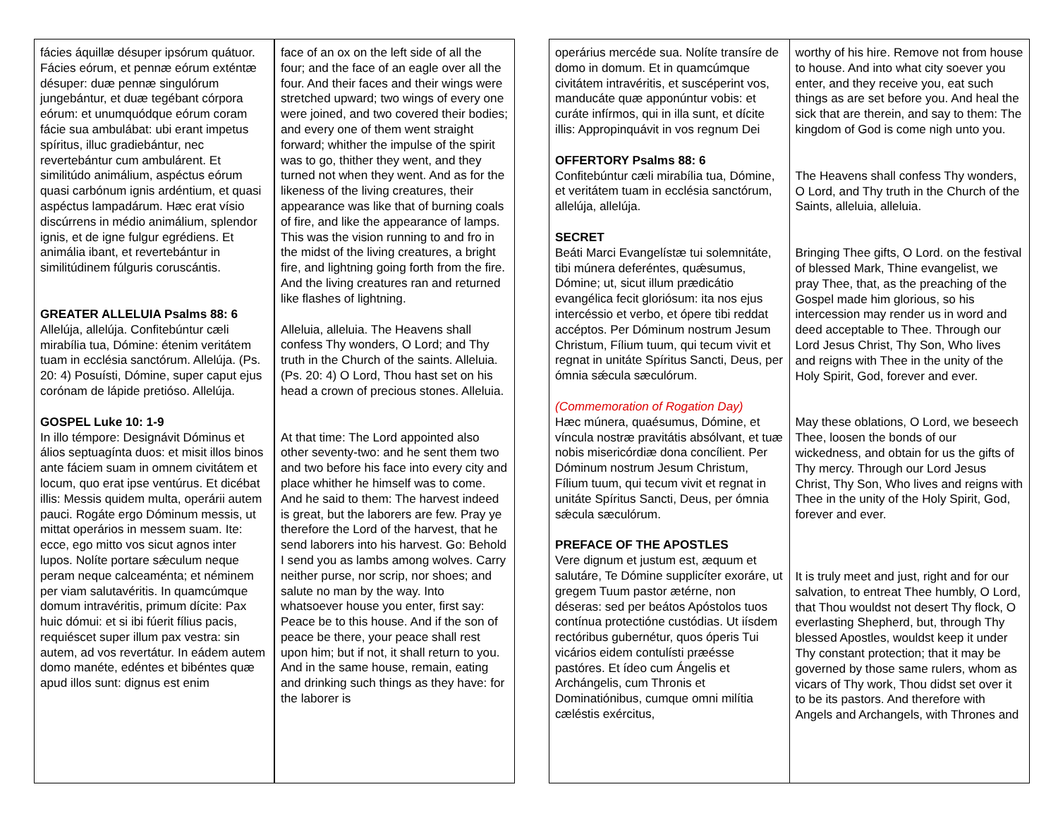| fácies áquillæ désuper ipsórum quátuor. Fácies eórum, et pennæ eórum exténtæ désuper: duæ pennæ singulórum jungebántur, et duæ tegébant córpora eórum: et unumquódque eórum coram fácie sua ambulábat: ubi erant impetus spíritus, illuc gradiebántur, nec revertebántur cum ambulárent. Et similitúdo animálium, aspéctus eórum quasi carbónum ignis ardéntium, et quasi aspéctus lampadárum. Hæc erat vísio discúrrens in médio animálium, splendor ignis, et de igne fulgur egrédiens. Et animália ibant, et revertebántur in similitúdinem fúlguris coruscántis. GREATER ALLELUIA Psalms 88: 6 Allelúja, allelúja. Confitebúntur cæli mirabília tua, Dómine: étenim veritátem tuam in ecclésia sanctórum. Allelúja. (Ps. 20: 4) Posuísti, Dómine, super caput ejus corónam de lápide pretióso. Allelúja. GOSPEL Luke 10: 1-9 In illo témpore: Designávit Dóminus et álios septuagínta duos: et misit illos binos ante fáciem suam in omnem civitátem et locum, quo erat ipse ventúrus. Et dicébat illis: Messis quidem multa, operárii autem pauci. Rogáte ergo Dóminum messis, ut mittat operários in messem suam. Ite: ecce, ego mitto vos sicut agnos inter lupos. Nolíte portare sǽculum neque peram neque calceaménta; et néminem per viam salutavéritis. In quamcúmque domum intravéritis, primum dícite: Pax huic dómui: et si ibi fúerit fílius pacis, requiéscet super illum pax vestra: sin autem, ad vos revertátur. In eádem autem domo manéte, edéntes et bibéntes quæ apud illos sunt: dignus est enim | face of an ox on the left side of all the four; and the face of an eagle over all the four. And their faces and their wings were stretched upward; two wings of every one were joined, and two covered their bodies; and every one of them went straight forward; whither the impulse of the spirit was to go, thither they went, and they turned not when they went. And as for the likeness of the living creatures, their appearance was like that of burning coals of fire, and like the appearance of lamps. This was the vision running to and fro in the midst of the living creatures, a bright fire, and lightning going forth from the fire. And the living creatures ran and returned like flashes of lightning. Alleluia, alleluia. The Heavens shall confess Thy wonders, O Lord; and Thy truth in the Church of the saints. Alleluia. (Ps. 20: 4) O Lord, Thou hast set on his head a crown of precious stones. Alleluia. At that time: The Lord appointed also other seventy-two: and he sent them two and two before his face into every city and place whither he himself was to come. And he said to them: The harvest indeed is great, but the laborers are few. Pray ye therefore the Lord of the harvest, that he send laborers into his harvest. Go: Behold I send you as lambs among wolves. Carry neither purse, nor scrip, nor shoes; and salute no man by the way. Into whatsoever house you enter, first say: Peace be to this house. And if the son of peace be there, your peace shall rest upon him; but if not, it shall return to you. And in the same house, remain, eating and drinking such things as they have: for the laborer is |
| operárius mercéde sua. Nolíte transíre de domo in domum. Et in quamcúmque civitátem intravéritis, et suscéperint vos, manducáte quæ apponúntur vobis: et curáte infírmos, qui in illa sunt, et dícite illis: Appropinquávit in vos regnum Dei OFFERTORY Psalms 88: 6 Confitebúntur cæli mirabília tua, Dómine, et veritátem tuam in ecclésia sanctórum, allelúja, allelúja. SECRET Beáti Marci Evangelístæ tui solemnitáte, tibi múnera deferéntes, quǽsumus, Dómine; ut, sicut illum prædicátio evangélica fecit gloriósum: ita nos ejus intercéssio et verbo, et ópere tibi reddat accéptos. Per Dóminum nostrum Jesum Christum, Fílium tuum, qui tecum vivit et regnat in unitáte Spíritus Sancti, Deus, per ómnia sǽcula sæculórum. (Commemoration of Rogation Day) Hæc múnera, quaésumus, Dómine, et víncula nostræ pravitátis absólvant, et tuæ nobis misericórdiæ dona concílient. Per Dóminum nostrum Jesum Christum, Fílium tuum, qui tecum vivit et regnat in unitáte Spíritus Sancti, Deus, per ómnia sǽcula sæculórum. PREFACE OF THE APOSTLES Vere dignum et justum est, æquum et salutáre, Te Dómine supplicíter exoráre, ut gregem Tuum pastor ætérne, non déseras: sed per beátos Apóstolos tuos contínua protectióne custódias. Ut iísdem rectóribus gubernétur, quos óperis Tui vicários eidem contulísti præésse pastóres. Et ídeo cum Ángelis et Archángelis, cum Thronis et Dominatiónibus, cumque omni milítia cæléstis exércitus, | worthy of his hire. Remove not from house to house. And into what city soever you enter, and they receive you, eat such things as are set before you. And heal the sick that are therein, and say to them: The kingdom of God is come nigh unto you. The Heavens shall confess Thy wonders, O Lord, and Thy truth in the Church of the Saints, alleluia, alleluia. Bringing Thee gifts, O Lord. on the festival of blessed Mark, Thine evangelist, we pray Thee, that, as the preaching of the Gospel made him glorious, so his intercession may render us in word and deed acceptable to Thee. Through our Lord Jesus Christ, Thy Son, Who lives and reigns with Thee in the unity of the Holy Spirit, God, forever and ever. May these oblations, O Lord, we beseech Thee, loosen the bonds of our wickedness, and obtain for us the gifts of Thy mercy. Through our Lord Jesus Christ, Thy Son, Who lives and reigns with Thee in the unity of the Holy Spirit, God, forever and ever. It is truly meet and just, right and for our salvation, to entreat Thee humbly, O Lord, that Thou wouldst not desert Thy flock, O everlasting Shepherd, but, through Thy blessed Apostles, wouldst keep it under Thy constant protection; that it may be governed by those same rulers, whom as vicars of Thy work, Thou didst set over it to be its pastors. And therefore with Angels and Archangels, with Thrones and |